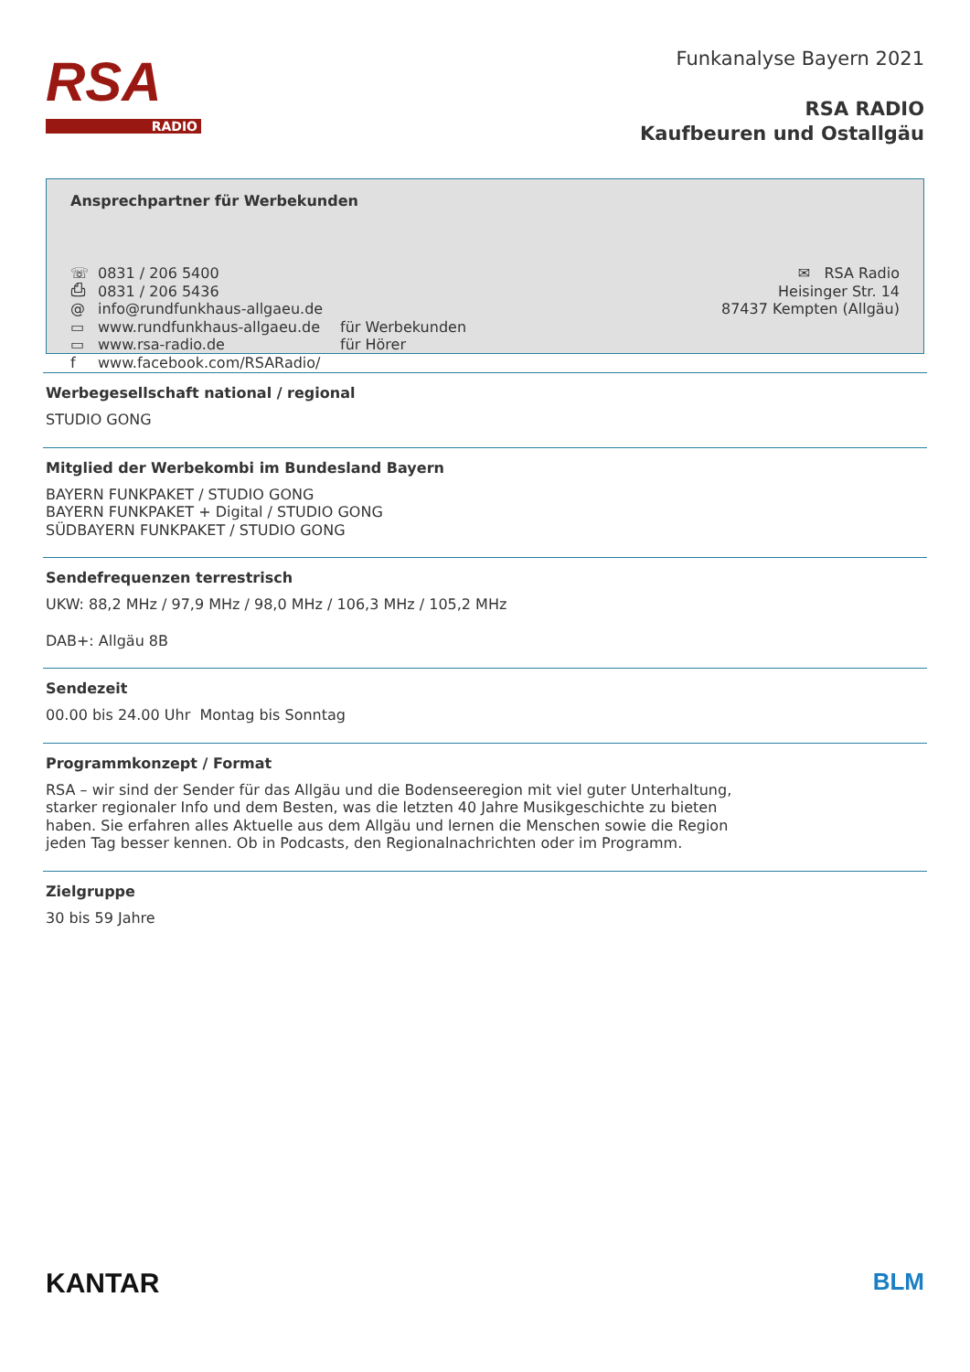RSA
RADIO
Funkanalyse Bayern 2021
RSA RADIO
Kaufbeuren und Ostallgäu
Ansprechpartner für Werbekunden
☏ 0831 / 206 5400
⎙ 0831 / 206 5436
@ info@rundfunkhaus-allgaeu.de
▭ www.rundfunkhaus-allgaeu.de für Werbekunden
▭ www.rsa-radio.de für Hörer
f www.facebook.com/RSARadio/
✉ RSA Radio
Heisinger Str. 14
87437 Kempten (Allgäu)
Werbegesellschaft national / regional
STUDIO GONG
Mitglied der Werbekombi im Bundesland Bayern
BAYERN FUNKPAKET / STUDIO GONG
BAYERN FUNKPAKET + Digital / STUDIO GONG
SÜDBAYERN FUNKPAKET / STUDIO GONG
Sendefrequenzen terrestrisch
UKW: 88,2 MHz / 97,9 MHz / 98,0 MHz / 106,3 MHz / 105,2 MHz
DAB+: Allgäu 8B
Sendezeit
00.00 bis 24.00 Uhr Montag bis Sonntag
Programmkonzept / Format
RSA – wir sind der Sender für das Allgäu und die Bodenseeregion mit viel guter Unterhaltung,
starker regionaler Info und dem Besten, was die letzten 40 Jahre Musikgeschichte zu bieten
haben. Sie erfahren alles Aktuelle aus dem Allgäu und lernen die Menschen sowie die Region
jeden Tag besser kennen. Ob in Podcasts, den Regionalnachrichten oder im Programm.
Zielgruppe
30 bis 59 Jahre
KANTAR BLM